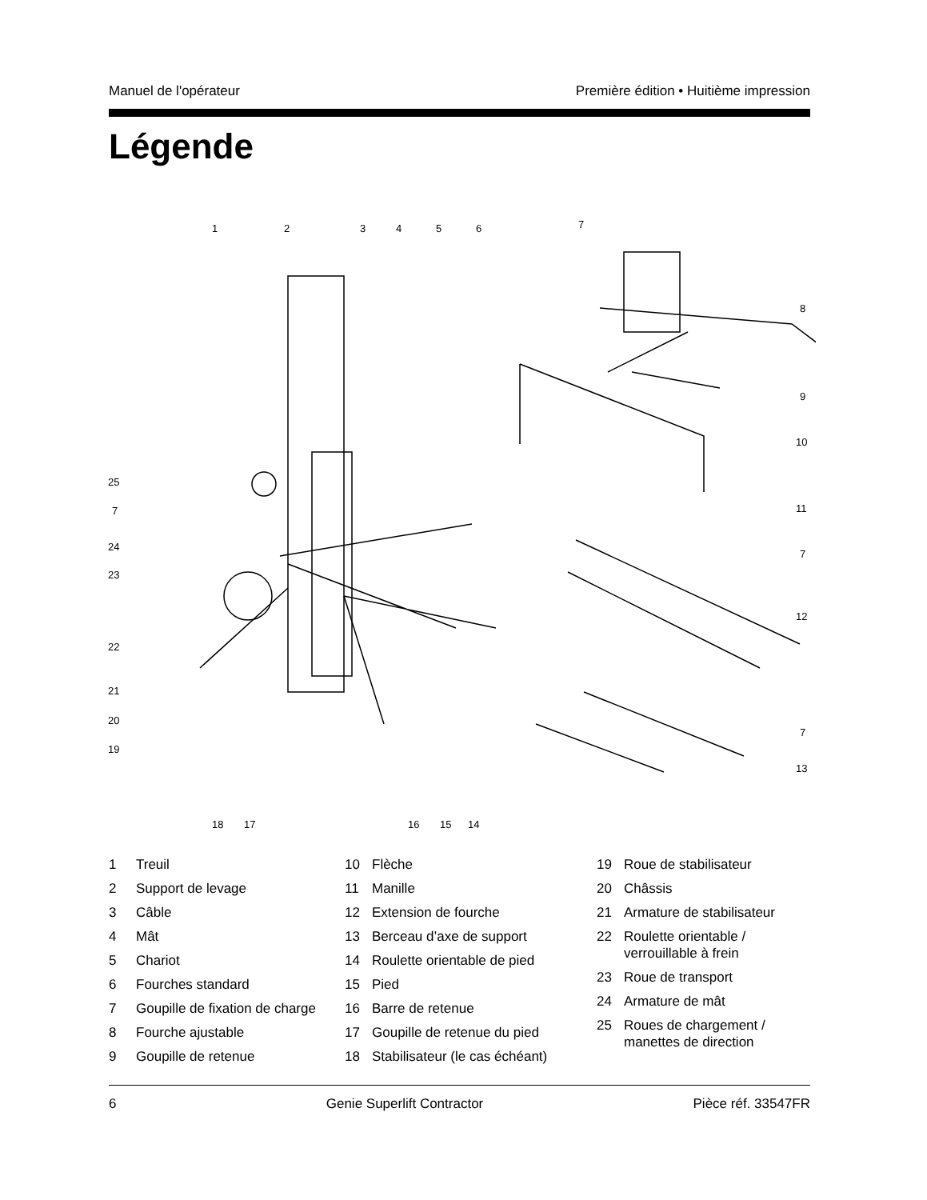Manuel de l'opérateur Première édition • Huitième impression
Légende
1
2
3
4
5
6
7
8
9
10
11
7
12
7
13
25
7
24
23
22
21
20
19
18
17
16
15
14
1 Treuil
2 Support de levage
3 Câble
4 Mât
5 Chariot
6 Fourches standard
7 Goupille de fixation de charge
8 Fourche ajustable
9 Goupille de retenue
10 Flèche
11 Manille
12 Extension de fourche
13 Berceau d’axe de support
14 Roulette orientable de pied
15 Pied
16 Barre de retenue
17 Goupille de retenue du pied
18 Stabilisateur (le cas échéant)
19 Roue de stabilisateur
20 Châssis
21 Armature de stabilisateur
22 Roulette orientable /
verrouillable à frein
23 Roue de transport
24 Armature de mât
25 Roues de chargement /
manettes de direction
6 Genie Superlift Contractor Pièce réf. 33547FR